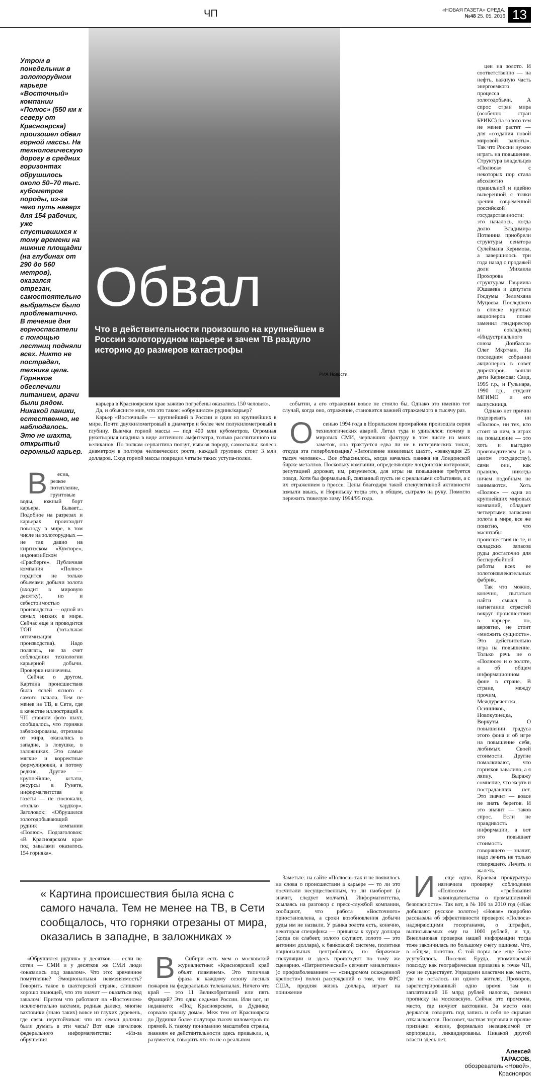ЧП
«НОВАЯ ГАЗЕТА» СРЕДА.
№48 25. 05. 2016
13
Утром в понедельник в золоторудном карьере «Восточный» компании «Полюс» (550 км к северу от Красноярска) произошел обвал горной массы. На технологическую дорогу в средних горизонтах обрушилось около 50–70 тыс. кубометров породы, из-за чего путь наверх для 154 рабочих, уже спустившихся к тому времени на нижние площадки (на глубинах от 290 до 560 метров), оказался отрезан, самостоятельно выбраться было проблематично. В течение дня горноспасатели с помощью лестниц подняли всех. Никто не пострадал, техника цела. Горняков обеспечили питанием, врачи были рядом. Никакой паники, естественно, не наблюдалось. Это не шахта, открытый огромный карьер.
Весна, резкое потепление, грунтовые воды, южный борт карьера. Бывает... Подобное на разрезах и карьерах происходит повсюду в мире, в том числе на золоторудных — не так давно на киргизском «Кумторе», индонезийском «Грасберге». Публичная компания «Полюс» гордится не только объемами добычи золота (входит в мировую десятку), но и себестоимостью производства — одной из самых низких в мире. Сейчас еще и проводится ТОП (тотальная оптимизация производства). Надо полагать, не за счет соблюдения технологии карьерной добычи. Проверки назначены.
Сейчас о другом. Картина происшествия была ясней ясного с самого начала. Тем не менее на ТВ, в Сети, где в качестве иллюстраций к ЧП ставили фото шахт, сообщалось, что горняки заблокированы, отрезаны от мира, оказались в западне, в ловушке, в заложниках. Это самые мягкие и корректные формулировки, а потому редкие. Другие — крупнейшие, кстати, ресурсы в Рунете, информагентства и газеты — не сюсюкали; «только хардкор». Заголовок: «Обрушился золотодобывающий рудник компании «Полюс». Подзаголовок: «В Красноярском крае под завалами оказалось 154 горняка».
Обвал
Что в действительности произошло на крупнейшем в России золоторудном карьере и зачем ТВ раздуло историю до размеров катастрофы
РИА Новости
карьера в Красноярском крае заживо погребены оказались 150 человек».
Да, и объясните мне, что это такое: «обрушился» рудник/карьер?
Карьер «Восточный» — крупнейший в России и один из крупнейших в мире. Почти двухкилометровый в диаметре и более чем полукилометровый в глубину. Выемка горной массы — под 400 млн кубометров. Огромная рукотворная впадина в виде античного амфитеатра, только рассчитанного на великанов. По полкам серпантина ползут, вывозя породу, самосвалы: колесо диаметром в полтора человеческих роста, каждый грузовик стоит 3 млн долларов. Сход горной массы повредил четыре таких уступа-полки.
событии, а его отражении вовсе не стоило бы. Однако это именно тот случай, когда оно, отражение, становится важней отражаемого в тысячу раз.
Осенью 1994 года в Норильском промрайоне произошла серия технологических аварий. Летал туда и удивлялся: почему в мировых СМИ, черпавших фактуру в том числе из моих заметок, она трактуется едва ли не в истерических тонах, откуда эта гиперболизация? «Затопление никелевых шахт», «эвакуация 25 тысяч человек»... Все объяснилось, когда началась паника на Лондонской бирже металлов. Поскольку компании, определяющие лондонские котировки, репутацией дорожат, им, разумеется, для игры на повышение требуется повод. Хотя бы формальный, связанный пусть не с реальными событиями, а с их отражением в прессе. Цены благодаря такой спекулятивной активности взмыли ввысь, и Норильску тогда это, в общем, сыграло на руку. Помогло пережить тяжелую зиму 1994/95 года.
цен на золото. И соответственно — на нефть, важную часть энергоемкого процесса золотодобычи. А спрос стран мира (особенно стран БРИКС) на золото тем не менее растет — для «создания новой мировой валюты». Так что России нужно играть на повышение. Структура владельцев «Полюса» с некоторых пор стала абсолютно правильной и идейно выверенной с точки зрения современной российской государственности: это началось, когда долю Владимира Потанина приобрели структуры сенатора Сулеймана Керимова, а завершилось три года назад с продажей доли Михаила Прохорова структурам Гавриила Юшваева и депутата Госдумы Зелимхана Муцоева. Последнего в списке крупных акционеров позже заменил гендиректор и совладелец «Индустриального союза Донбасса» Олег Мкртчан. На последнем собрании акционеров в совет директоров вошли дети Керимова: Саид, 1995 г.р., и Гульнара, 1990 г.р., студент МГИМО и его выпускница.
Однако нет причин подозревать ни «Полюс», ни тех, кто стоит за ним, в играх на повышение — это хоть и выгодно производителям (и в целом государству), сами они, как правило, никогда ничем подобным не занимаются. Хоть «Полюс» — одна из крупнейших мировых компаний, обладает четвертыми запасами золота в мире, все же понятно, что масштабы происшествия не те, и складских запасов руды достаточно для бесперебойной работы всех ее золотоизвлекательных фабрик.
Так что можно, конечно, пытаться найти смысл в нагнетании страстей вокруг происшествия в карьере, но, вероятно, не стоит «множить сущности». Это действительно игра на повышение. Только речь не о «Полюсе» и о золоте, а об общем информационном фоне в стране. В стране, между прочим, Междуреченска, Осинников, Новокузнецка, Воркуты. О повышении градуса этого фона и об игре на повышение себя, любимых. Своей стоимости. Другие помалкивают, что горняков завалило, а я ляпну. Выражу сомнение, что жертв и пострадавших нет. Это значит — вовсе не знать берегов. И это значит — таков спрос. Если не правдивость информации, а вот это повышает стоимость говорящего — значит, надо лечить не только говорящего. Лечить и жалеть.
« Картина происшествия была ясна с самого начала. Тем не менее на ТВ, в Сети сообщалось, что горняки отрезаны от мира, оказались в западне, в заложниках »
«Обрушился рудник» у десятков — если не сотен — СМИ и у десятков же СМИ люди «оказались под завалом». Что это: временное помутнение? Эмоциональная невменяемость? Говорить такое в шахтерской стране, слишком хорошо знающей, что это значит — оказаться под завалом! Притом что работают на «Восточном» исключительно вахтами, родные далеко, многие вахтовики (знаю таких) вовсе из глухих деревень, где связь неустойчивая: что их семьи должны были думать в эти часы? Вот еще заголовок федерального информагентства: «Из-за обрушения
ВСибири есть мем о московской журналистике: «Красноярский край объят пламенем». Это типичная фраза к каждому сезону лесных пожаров на федеральных телеканалах. Ничего что край — это 11 Великобританий или пять Франций? Это одна седьмая России. Или вот, из недавнего: «Под Красноярском, в Дудинке, сорвало крышу дома». Меж тем от Красноярска до Дудинки более полутора тысяч километров по прямой. К такому пониманию масштабов страны, знаниям ее действительности здесь привыкли, и, разумеется, говорить что-то не о реальном
Заметьте: на сайте «Полюса» так и не появилось ни слова о происшествии в карьере — то ли это посчитали несущественным, то ли наоборот (а значит, следует молчать). Информагентства, ссылаясь на разговор с пресс-службой компании, сообщают, что работа «Восточного» приостановлена, а сроки возобновления добычи руды им не назвали. У рынка золота есть, конечно, некоторая специфика — привязка к курсу доллара (когда он слабеет, золото скупают, золото — это антоним доллара), к банковской системе, политике национальных центробанков, но биржевые спекуляции и здесь происходят по тому же сценарию. «Патриотический» сегмент «аналитики» (с профзаболеванием — «синдромом осажденной крепости») полон рассуждений о том, что ФРС США, продляя жизнь доллара, играет на понижение
Иеще одно. Краевая прокуратура назначила проверку соблюдения «Полюсом» «требования законодательства о промышленной безопасности». Так вот, в № 106 за 2010 год («Как добывают русское золото») «Новая» подробно рассказала об эффективности проверок «Полюса» надзирающими госорганами, о штрафах, выписываемых ему на 1000 рублей, и т.д. Внеплановая проверка нашей информации тогда тоже закончилась по большому счету пшиком. Что, в общем, понятно. С той поры все еще более усугубилось. Поселок Еруда, упоминаемый повсюду как географическая привязка к точке ЧП, уже не существует. Упразднен властями как место, где не осталось ни одного жителя. Прохоров, зарегистрированный одно время там и заплативший 16 млрд рублей налогов, сменил прописку на московскую. Сейчас это промзона, место, где ночуют вахтовики. За место они держатся, говорить под запись и себя не скрывая отказываются. Поссовет, частная торговля и прочие признаки жизни, формально независимой от корпорации, ликвидированы. Никакой другой власти здесь нет.
Алексей
ТАРАСОВ,
обозреватель «Новой»,
Красноярск